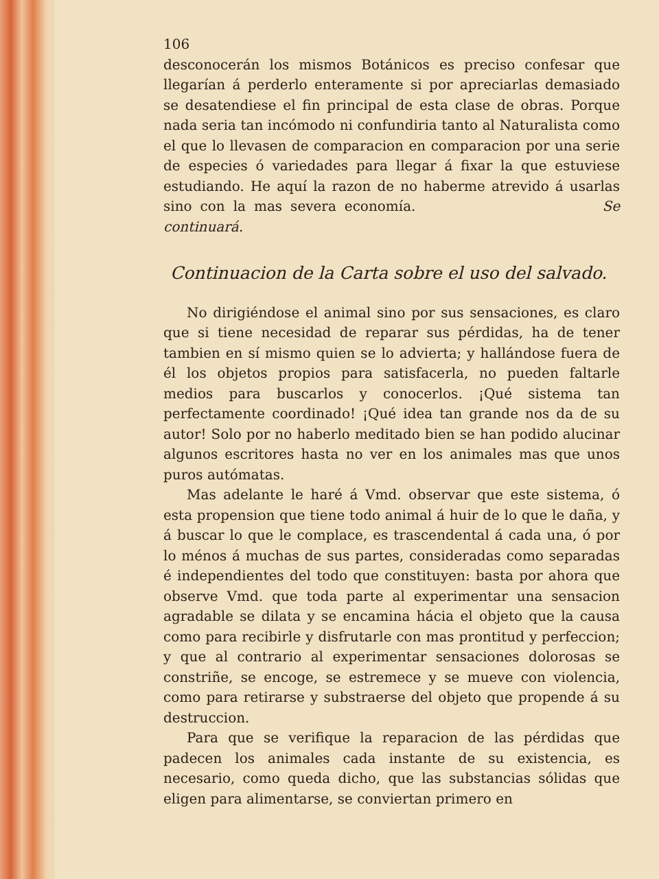106
desconocerán los mismos Botánicos es preciso confesar que llegarían á perderlo enteramente si por apreciarlas demasiado se desatendiese el fin principal de esta clase de obras. Porque nada seria tan incómodo ni confundiria tanto al Naturalista como el que lo llevasen de comparacion en comparacion por una serie de especies ó variedades para llegar á fixar la que estuviese estudiando. He aquí la razon de no haberme atrevido á usarlas sino con la mas severa economía. Se continuará.
Continuacion de la Carta sobre el uso del salvado.
No dirigiéndose el animal sino por sus sensaciones, es claro que si tiene necesidad de reparar sus pérdidas, ha de tener tambien en sí mismo quien se lo advierta; y hallándose fuera de él los objetos propios para satisfacerla, no pueden faltarle medios para buscarlos y conocerlos. ¡Qué sistema tan perfectamente coordinado! ¡Qué idea tan grande nos da de su autor! Solo por no haberlo meditado bien se han podido alucinar algunos escritores hasta no ver en los animales mas que unos puros autómatas.
Mas adelante le haré á Vmd. observar que este sistema, ó esta propension que tiene todo animal á huir de lo que le daña, y á buscar lo que le complace, es trascendental á cada una, ó por lo ménos á muchas de sus partes, consideradas como separadas é independientes del todo que constituyen: basta por ahora que observe Vmd. que toda parte al experimentar una sensacion agradable se dilata y se encamina hácia el objeto que la causa como para recibirle y disfrutarle con mas prontitud y perfeccion; y que al contrario al experimentar sensaciones dolorosas se constriñe, se encoge, se estremece y se mueve con violencia, como para retirarse y substraerse del objeto que propende á su destruccion.
Para que se verifique la reparacion de las pérdidas que padecen los animales cada instante de su existencia, es necesario, como queda dicho, que las substancias sólidas que eligen para alimentarse, se conviertan primero en